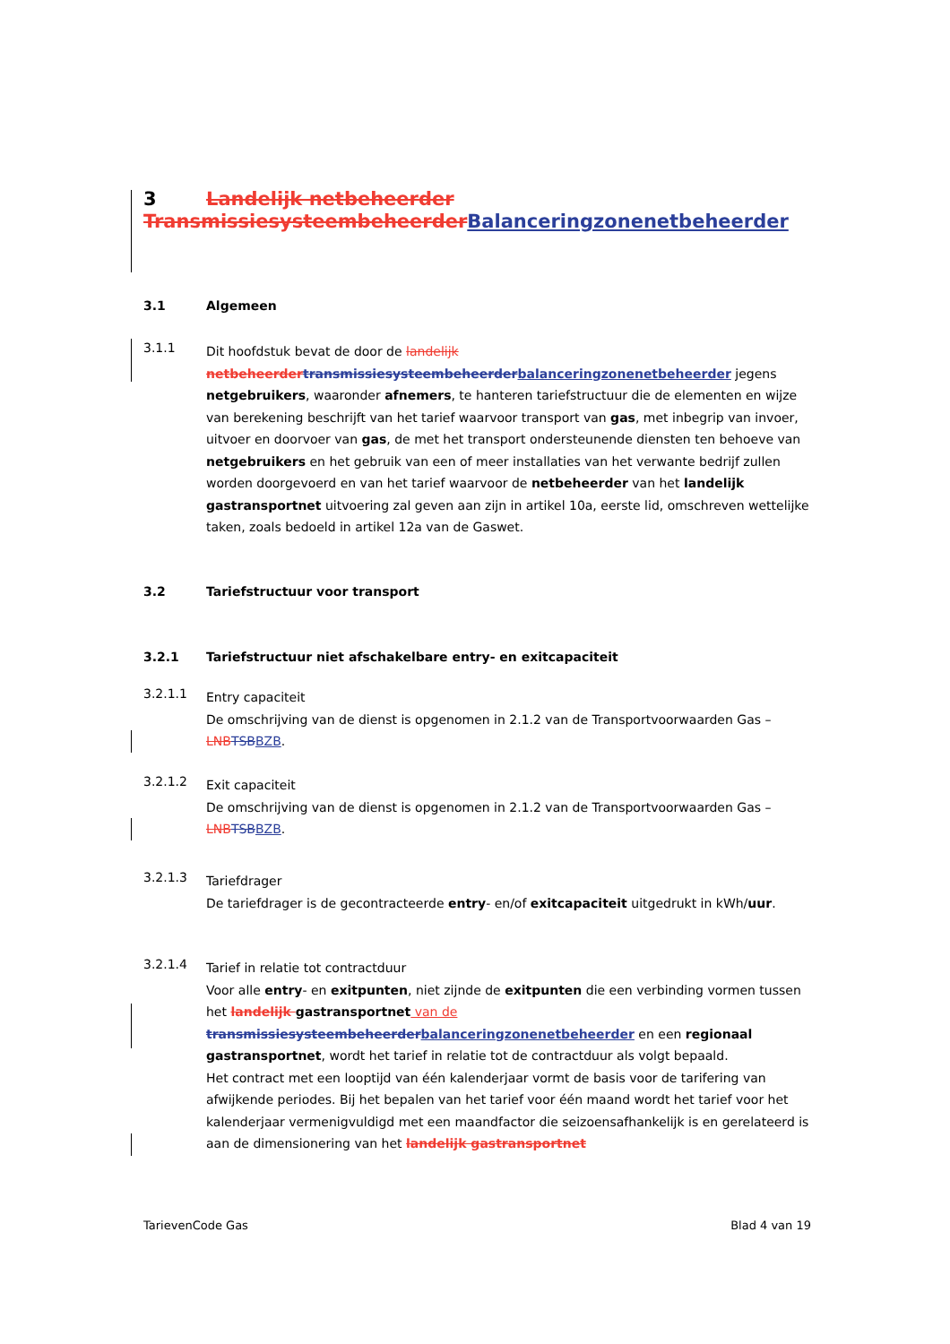3 Landelijk netbeheerder
Transmissiesysteembeheerder Balanceringzonenetbeheerder
3.1 Algemeen
3.1.1
Dit hoofdstuk bevat de door de landelijk netbeheerder transmissiesysteembeheerder balanceringzonenetbeheerder jegens netgebruikers, waaronder afnemers, te hanteren tariefstructuur die de elementen en wijze van berekening beschrijft van het tarief waarvoor transport van gas, met inbegrip van invoer, uitvoer en doorvoer van gas, de met het transport ondersteunende diensten ten behoeve van netgebruikers en het gebruik van een of meer installaties van het verwante bedrijf zullen worden doorgevoerd en van het tarief waarvoor de netbeheerder van het landelijk gastransportnet uitvoering zal geven aan zijn in artikel 10a, eerste lid, omschreven wettelijke taken, zoals bedoeld in artikel 12a van de Gaswet.
3.2 Tariefstructuur voor transport
3.2.1 Tariefstructuur niet afschakelbare entry- en exitcapaciteit
3.2.1.1
Entry capaciteit
De omschrijving van de dienst is opgenomen in 2.1.2 van de Transportvoorwaarden Gas – LNB TSB BZB.
3.2.1.2
Exit capaciteit
De omschrijving van de dienst is opgenomen in 2.1.2 van de Transportvoorwaarden Gas – LNB TSB BZB.
3.2.1.3
Tariefdrager
De tariefdrager is de gecontracteerde entry- en/of exitcapaciteit uitgedrukt in kWh/uur.
3.2.1.4
Tarief in relatie tot contractduur
Voor alle entry- en exitpunten, niet zijnde de exitpunten die een verbinding vormen tussen het landelijk gastransportnet van de transmissiesysteembeheerder balanceringzonenetbeheerder en een regionaal gastransportnet, wordt het tarief in relatie tot de contractduur als volgt bepaald.
Het contract met een looptijd van één kalenderjaar vormt de basis voor de tarifering van afwijkende periodes. Bij het bepalen van het tarief voor één maand wordt het tarief voor het kalenderjaar vermenigvuldigd met een maandfactor die seizoensafhankelijk is en gerelateerd is aan de dimensionering van het landelijk gastransportnet
TarievenCode Gas Blad 4 van 19